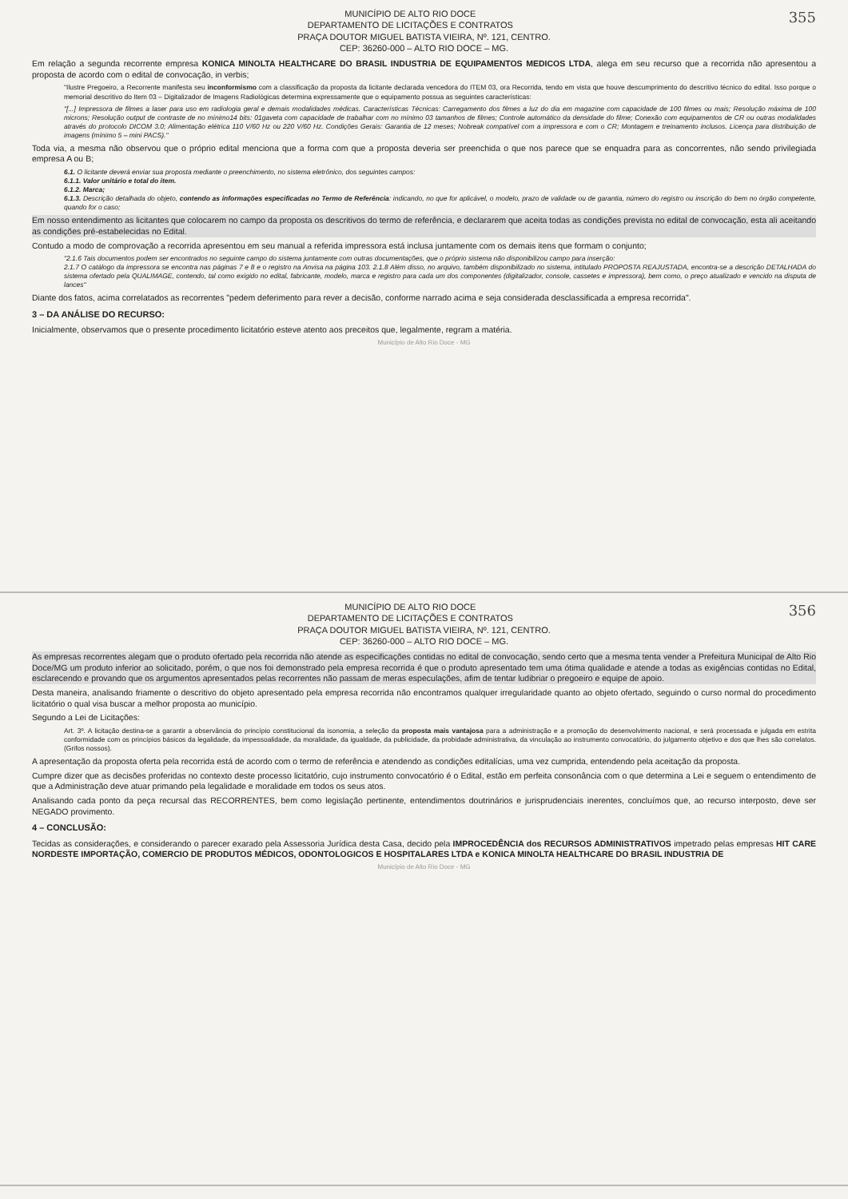355
MUNICÍPIO DE ALTO RIO DOCE
DEPARTAMENTO DE LICITAÇÕES E CONTRATOS
PRAÇA DOUTOR MIGUEL BATISTA VIEIRA, Nº. 121, CENTRO.
CEP: 36260-000 – ALTO RIO DOCE – MG.
Em relação a segunda recorrente empresa KONICA MINOLTA HEALTHCARE DO BRASIL INDUSTRIA DE EQUIPAMENTOS MEDICOS LTDA, alega em seu recurso que a recorrida não apresentou a proposta de acordo com o edital de convocação, in verbis;
"Ilustre Pregoeiro, a Recorrente manifesta seu inconformismo com a classificação da proposta da licitante declarada vencedora do ITEM 03, ora Recorrida, tendo em vista que houve descumprimento do descritivo técnico do edital. Isso porque o memorial descritivo do Item 03 – Digitalizador de Imagens Radiológicas determina expressamente que o equipamento possua as seguintes características:
"[...] Impressora de filmes a laser para uso em radiologia geral e demais modalidades médicas. Características Técnicas: Carregamento dos filmes a luz do dia em magazine com capacidade de 100 filmes ou mais; Resolução máxima de 100 microns; Resolução output de contraste de no mínimo14 bits: 01gaveta com capacidade de trabalhar com no mínimo 03 tamanhos de filmes; Controle automático da densidade do filme; Conexão com equipamentos de CR ou outras modalidades através do protocolo DICOM 3.0; Alimentação elétrica 110 V/60 Hz ou 220 V/60 Hz. Condições Gerais: Garantia de 12 meses; Nobreak compatível com a impressora e com o CR; Montagem e treinamento inclusos. Licença para distribuição de imagens (mínimo 5 – mini PACS)."
Toda via, a mesma não observou que o próprio edital menciona que a forma com que a proposta deveria ser preenchida o que nos parece que se enquadra para as concorrentes, não sendo privilegiada empresa A ou B;
6.1. O licitante deverá enviar sua proposta mediante o preenchimento, no sistema eletrônico, dos seguintes campos:
6.1.1. Valor unitário e total do item.
6.1.2. Marca;
6.1.3. Descrição detalhada do objeto, contendo as informações especificadas no Termo de Referência: indicando, no que for aplicável, o modelo, prazo de validade ou de garantia, número do registro ou inscrição do bem no órgão competente, quando for o caso;
Em nosso entendimento as licitantes que colocarem no campo da proposta os descritivos do termo de referência, e declararem que aceita todas as condições prevista no edital de convocação, esta ali aceitando as condições pré-estabelecidas no Edital.
Contudo a modo de comprovação a recorrida apresentou em seu manual a referida impressora está inclusa juntamente com os demais itens que formam o conjunto;
"2.1.6 Tais documentos podem ser encontrados no seguinte campo do sistema juntamente com outras documentações, que o próprio sistema não disponibilizou campo para inserção:
2.1.7 O catálogo da impressora se encontra nas páginas 7 e 8 e o registro na Anvisa na página 103. 2.1.8 Além disso, no arquivo, também disponibilizado no sistema, intitulado PROPOSTA REAJUSTADA, encontra-se a descrição DETALHADA do sistema ofertado pela QUALIMAGE, contendo, tal como exigido no edital, fabricante, modelo, marca e registro para cada um dos componentes (digitalizador, console, cassetes e impressora), bem como, o preço atualizado e vencido na disputa de lances"
Diante dos fatos, acima correlatados as recorrentes "pedem deferimento para rever a decisão, conforme narrado acima e seja considerada desclassificada a empresa recorrida".
3 – DA ANÁLISE DO RECURSO:
Inicialmente, observamos que o presente procedimento licitatório esteve atento aos preceitos que, legalmente, regram a matéria.
Município de Alto Rio Doce - MG
356
MUNICÍPIO DE ALTO RIO DOCE
DEPARTAMENTO DE LICITAÇÕES E CONTRATOS
PRAÇA DOUTOR MIGUEL BATISTA VIEIRA, Nº. 121, CENTRO.
CEP: 36260-000 – ALTO RIO DOCE – MG.
As empresas recorrentes alegam que o produto ofertado pela recorrida não atende as especificações contidas no edital de convocação, sendo certo que a mesma tenta vender a Prefeitura Municipal de Alto Rio Doce/MG um produto inferior ao solicitado, porém, o que nos foi demonstrado pela empresa recorrida é que o produto apresentado tem uma ótima qualidade e atende a todas as exigências contidas no Edital, esclarecendo e provando que os argumentos apresentados pelas recorrentes não passam de meras especulações, afim de tentar ludibriar o pregoeiro e equipe de apoio.
Desta maneira, analisando friamente o descritivo do objeto apresentado pela empresa recorrida não encontramos qualquer irregularidade quanto ao objeto ofertado, seguindo o curso normal do procedimento licitatório o qual visa buscar a melhor proposta ao município.
Segundo a Lei de Licitações:
Art. 3º. A licitação destina-se a garantir a observância do princípio constitucional da isonomia, a seleção da proposta mais vantajosa para a administração e a promoção do desenvolvimento nacional, e será processada e julgada em estrita conformidade com os princípios básicos da legalidade, da impessoalidade, da moralidade, da igualdade, da publicidade, da probidade administrativa, da vinculação ao instrumento convocatório, do julgamento objetivo e dos que lhes são correlatos. (Grifos nossos).
A apresentação da proposta oferta pela recorrida está de acordo com o termo de referência e atendendo as condições editalícias, uma vez cumprida, entendendo pela aceitação da proposta.
Cumpre dizer que as decisões proferidas no contexto deste processo licitatório, cujo instrumento convocatório é o Edital, estão em perfeita consonância com o que determina a Lei e seguem o entendimento de que a Administração deve atuar primando pela legalidade e moralidade em todos os seus atos.
Analisando cada ponto da peça recursal das RECORRENTES, bem como legislação pertinente, entendimentos doutrinários e jurisprudenciais inerentes, concluímos que, ao recurso interposto, deve ser NEGADO provimento.
4 – CONCLUSÃO:
Tecidas as considerações, e considerando o parecer exarado pela Assessoria Jurídica desta Casa, decido pela IMPROCEDÊNCIA dos RECURSOS ADMINISTRATIVOS impetrado pelas empresas HIT CARE NORDESTE IMPORTAÇÃO, COMERCIO DE PRODUTOS MÉDICOS, ODONTOLOGICOS E HOSPITALARES LTDA e KONICA MINOLTA HEALTHCARE DO BRASIL INDUSTRIA DE
Município de Alto Rio Doce - MG